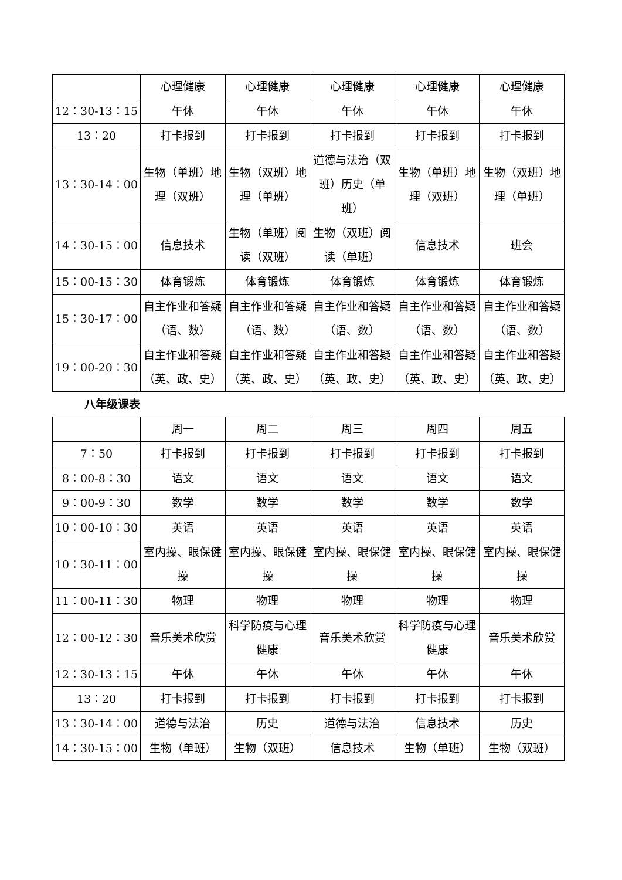| | 心理健康 | 心理健康 | 心理健康 | 心理健康 | 心理健康 |
| 12：30-13：15 | 午休 | 午休 | 午休 | 午休 | 午休 |
| 13：20 | 打卡报到 | 打卡报到 | 打卡报到 | 打卡报到 | 打卡报到 |
| 13：30-14：00 | 生物（单班）地理（双班） | 生物（双班）地理（单班） | 道德与法治（双班）历史（单班） | 生物（单班）地理（双班） | 生物（双班）地理（单班） |
| 14：30-15：00 | 信息技术 | 生物（单班）阅读（双班） | 生物（双班）阅读（单班） | 信息技术 | 班会 |
| 15：00-15：30 | 体育锻炼 | 体育锻炼 | 体育锻炼 | 体育锻炼 | 体育锻炼 |
| 15：30-17：00 | 自主作业和答疑（语、数） | 自主作业和答疑（语、数） | 自主作业和答疑（语、数） | 自主作业和答疑（语、数） | 自主作业和答疑（语、数） |
| 19：00-20：30 | 自主作业和答疑（英、政、史） | 自主作业和答疑（英、政、史） | 自主作业和答疑（英、政、史） | 自主作业和答疑（英、政、史） | 自主作业和答疑（英、政、史） |
八年级课表
| | 周一 | 周二 | 周三 | 周四 | 周五 |
| 7：50 | 打卡报到 | 打卡报到 | 打卡报到 | 打卡报到 | 打卡报到 |
| 8：00-8：30 | 语文 | 语文 | 语文 | 语文 | 语文 |
| 9：00-9：30 | 数学 | 数学 | 数学 | 数学 | 数学 |
| 10：00-10：30 | 英语 | 英语 | 英语 | 英语 | 英语 |
| 10：30-11：00 | 室内操、眼保健操 | 室内操、眼保健操 | 室内操、眼保健操 | 室内操、眼保健操 | 室内操、眼保健操 |
| 11：00-11：30 | 物理 | 物理 | 物理 | 物理 | 物理 |
| 12：00-12：30 | 音乐美术欣赏 | 科学防疫与心理健康 | 音乐美术欣赏 | 科学防疫与心理健康 | 音乐美术欣赏 |
| 12：30-13：15 | 午休 | 午休 | 午休 | 午休 | 午休 |
| 13：20 | 打卡报到 | 打卡报到 | 打卡报到 | 打卡报到 | 打卡报到 |
| 13：30-14：00 | 道德与法治 | 历史 | 道德与法治 | 信息技术 | 历史 |
| 14：30-15：00 | 生物（单班） | 生物（双班） | 信息技术 | 生物（单班） | 生物（双班） |